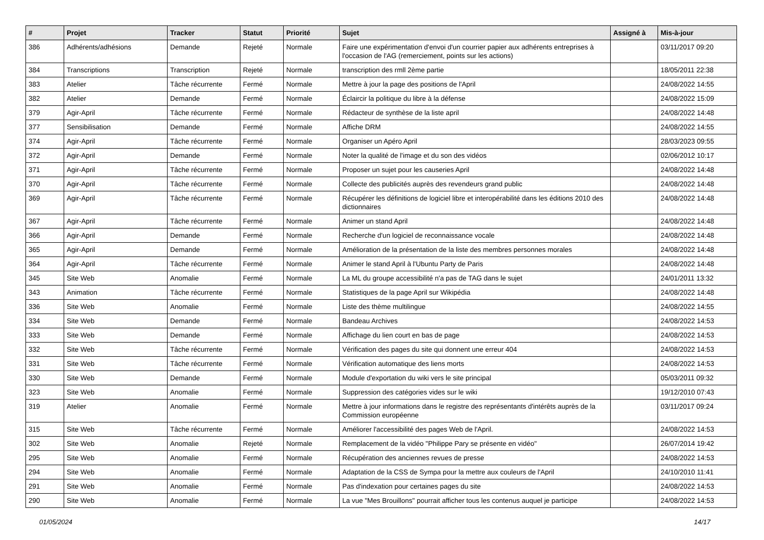| # | Projet | Tracker | Statut | Priorité | Sujet | Assigné à | Mis-à-jour |
| --- | --- | --- | --- | --- | --- | --- | --- |
| 386 | Adhérents/adhésions | Demande | Rejeté | Normale | Faire une expérimentation d'envoi d'un courrier papier aux adhérents entreprises à l'occasion de l'AG (remerciement, points sur les actions) | | 03/11/2017 09:20 |
| 384 | Transcriptions | Transcription | Rejeté | Normale | transcription des rmll 2ème partie | | 18/05/2011 22:38 |
| 383 | Atelier | Tâche récurrente | Fermé | Normale | Mettre à jour la page des positions de l'April | | 24/08/2022 14:55 |
| 382 | Atelier | Demande | Fermé | Normale | Éclaircir la politique du libre à la défense | | 24/08/2022 15:09 |
| 379 | Agir-April | Tâche récurrente | Fermé | Normale | Rédacteur de synthèse de la liste april | | 24/08/2022 14:48 |
| 377 | Sensibilisation | Demande | Fermé | Normale | Affiche DRM | | 24/08/2022 14:55 |
| 374 | Agir-April | Tâche récurrente | Fermé | Normale | Organiser un Apéro April | | 28/03/2023 09:55 |
| 372 | Agir-April | Demande | Fermé | Normale | Noter la qualité de l'image et du son des vidéos | | 02/06/2012 10:17 |
| 371 | Agir-April | Tâche récurrente | Fermé | Normale | Proposer un sujet pour les causeries April | | 24/08/2022 14:48 |
| 370 | Agir-April | Tâche récurrente | Fermé | Normale | Collecte des publicités auprès des revendeurs grand public | | 24/08/2022 14:48 |
| 369 | Agir-April | Tâche récurrente | Fermé | Normale | Récupérer les définitions de logiciel libre et interopérabilité dans les éditions 2010 des dictionnaires | | 24/08/2022 14:48 |
| 367 | Agir-April | Tâche récurrente | Fermé | Normale | Animer un stand April | | 24/08/2022 14:48 |
| 366 | Agir-April | Demande | Fermé | Normale | Recherche d'un logiciel de reconnaissance vocale | | 24/08/2022 14:48 |
| 365 | Agir-April | Demande | Fermé | Normale | Amélioration de la présentation de la liste des membres personnes morales | | 24/08/2022 14:48 |
| 364 | Agir-April | Tâche récurrente | Fermé | Normale | Animer le stand April à l'Ubuntu Party de Paris | | 24/08/2022 14:48 |
| 345 | Site Web | Anomalie | Fermé | Normale | La ML du groupe accessibilité n'a pas de TAG dans le sujet | | 24/01/2011 13:32 |
| 343 | Animation | Tâche récurrente | Fermé | Normale | Statistiques de la page April sur Wikipédia | | 24/08/2022 14:48 |
| 336 | Site Web | Anomalie | Fermé | Normale | Liste des thème multilingue | | 24/08/2022 14:55 |
| 334 | Site Web | Demande | Fermé | Normale | Bandeau Archives | | 24/08/2022 14:53 |
| 333 | Site Web | Demande | Fermé | Normale | Affichage du lien court en bas de page | | 24/08/2022 14:53 |
| 332 | Site Web | Tâche récurrente | Fermé | Normale | Vérification des pages du site qui donnent une erreur 404 | | 24/08/2022 14:53 |
| 331 | Site Web | Tâche récurrente | Fermé | Normale | Vérification automatique des liens morts | | 24/08/2022 14:53 |
| 330 | Site Web | Demande | Fermé | Normale | Module d'exportation du wiki vers le site principal | | 05/03/2011 09:32 |
| 323 | Site Web | Anomalie | Fermé | Normale | Suppression des catégories vides sur le wiki | | 19/12/2010 07:43 |
| 319 | Atelier | Anomalie | Fermé | Normale | Mettre à jour informations dans le registre des représentants d'intérêts auprès de la Commission européenne | | 03/11/2017 09:24 |
| 315 | Site Web | Tâche récurrente | Fermé | Normale | Améliorer l'accessibilité des pages Web de l'April. | | 24/08/2022 14:53 |
| 302 | Site Web | Anomalie | Rejeté | Normale | Remplacement de la vidéo "Philippe Pary se présente en vidéo" | | 26/07/2014 19:42 |
| 295 | Site Web | Anomalie | Fermé | Normale | Récupération des anciennes revues de presse | | 24/08/2022 14:53 |
| 294 | Site Web | Anomalie | Fermé | Normale | Adaptation de la CSS de Sympa pour la mettre aux couleurs de l'April | | 24/10/2010 11:41 |
| 291 | Site Web | Anomalie | Fermé | Normale | Pas d'indexation pour certaines pages du site | | 24/08/2022 14:53 |
| 290 | Site Web | Anomalie | Fermé | Normale | La vue "Mes Brouillons" pourrait afficher tous les contenus auquel je participe | | 24/08/2022 14:53 |
01/05/2024 14/17